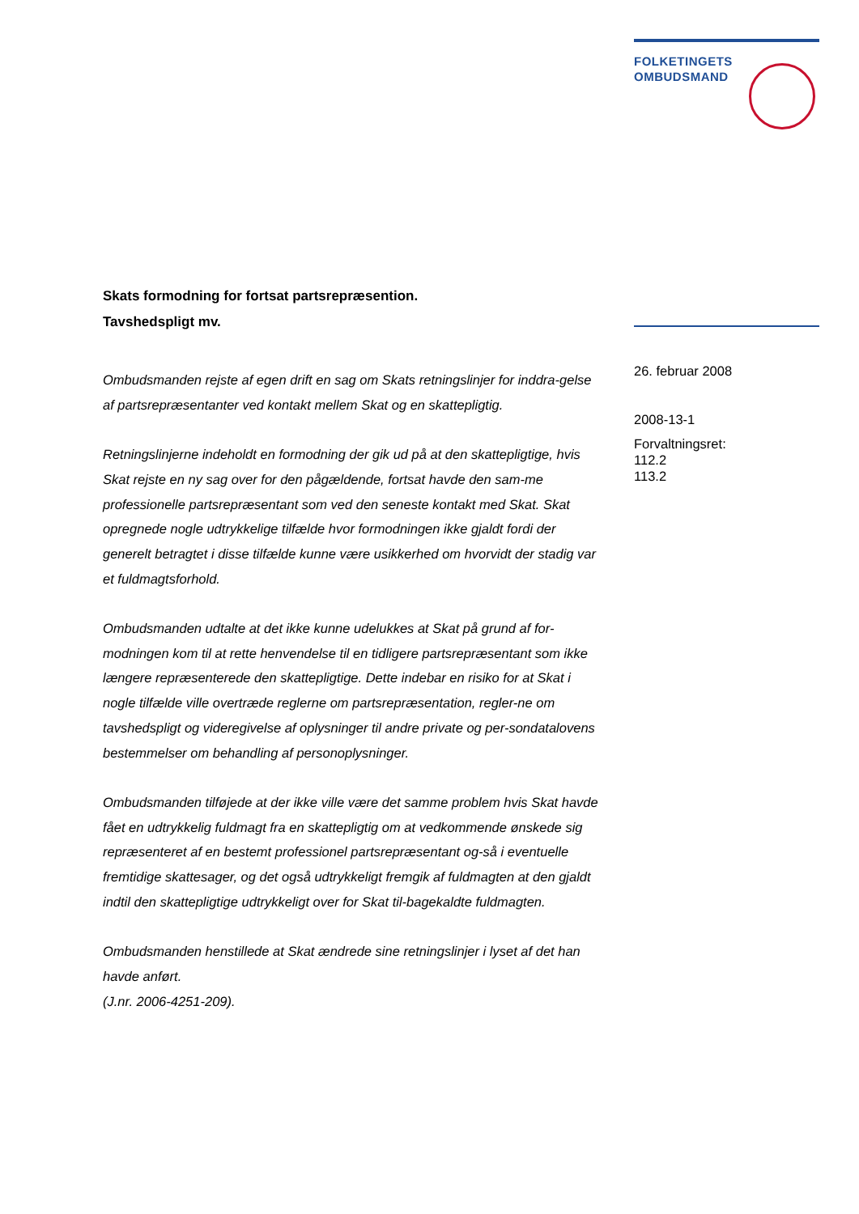FOLKETINGETS
OMBUDSMAND
Skats formodning for fortsat partsrepræsention.
Tavshedspligt mv.
Ombudsmanden rejste af egen drift en sag om Skats retningslinjer for inddra-gelse af partsrepræsentanter ved kontakt mellem Skat og en skattepligtig.
Retningslinjerne indeholdt en formodning der gik ud på at den skattepligtige, hvis Skat rejste en ny sag over for den pågældende, fortsat havde den sam-me professionelle partsrepræsentant som ved den seneste kontakt med Skat. Skat opregnede nogle udtrykkelige tilfælde hvor formodningen ikke gjaldt fordi der generelt betragtet i disse tilfælde kunne være usikkerhed om hvorvidt der stadig var et fuldmagtsforhold.
Ombudsmanden udtalte at det ikke kunne udelukkes at Skat på grund af for-modningen kom til at rette henvendelse til en tidligere partsrepræsentant som ikke længere repræsenterede den skattepligtige. Dette indebar en risiko for at Skat i nogle tilfælde ville overtræde reglerne om partsrepræsentation, regler-ne om tavshedspligt og videregivelse af oplysninger til andre private og per-sondatalovens bestemmelser om behandling af personoplysninger.
Ombudsmanden tilføjede at der ikke ville være det samme problem hvis Skat havde fået en udtrykkelig fuldmagt fra en skattepligtig om at vedkommende ønskede sig repræsenteret af en bestemt professionel partsrepræsentant og-så i eventuelle fremtidige skattesager, og det også udtrykkeligt fremgik af fuldmagten at den gjaldt indtil den skattepligtige udtrykkeligt over for Skat til-bagekaldte fuldmagten.
Ombudsmanden henstillede at Skat ændrede sine retningslinjer i lyset af det han havde anført.
(J.nr. 2006-4251-209).
26. februar 2008
2008-13-1
Forvaltningsret:
112.2
113.2